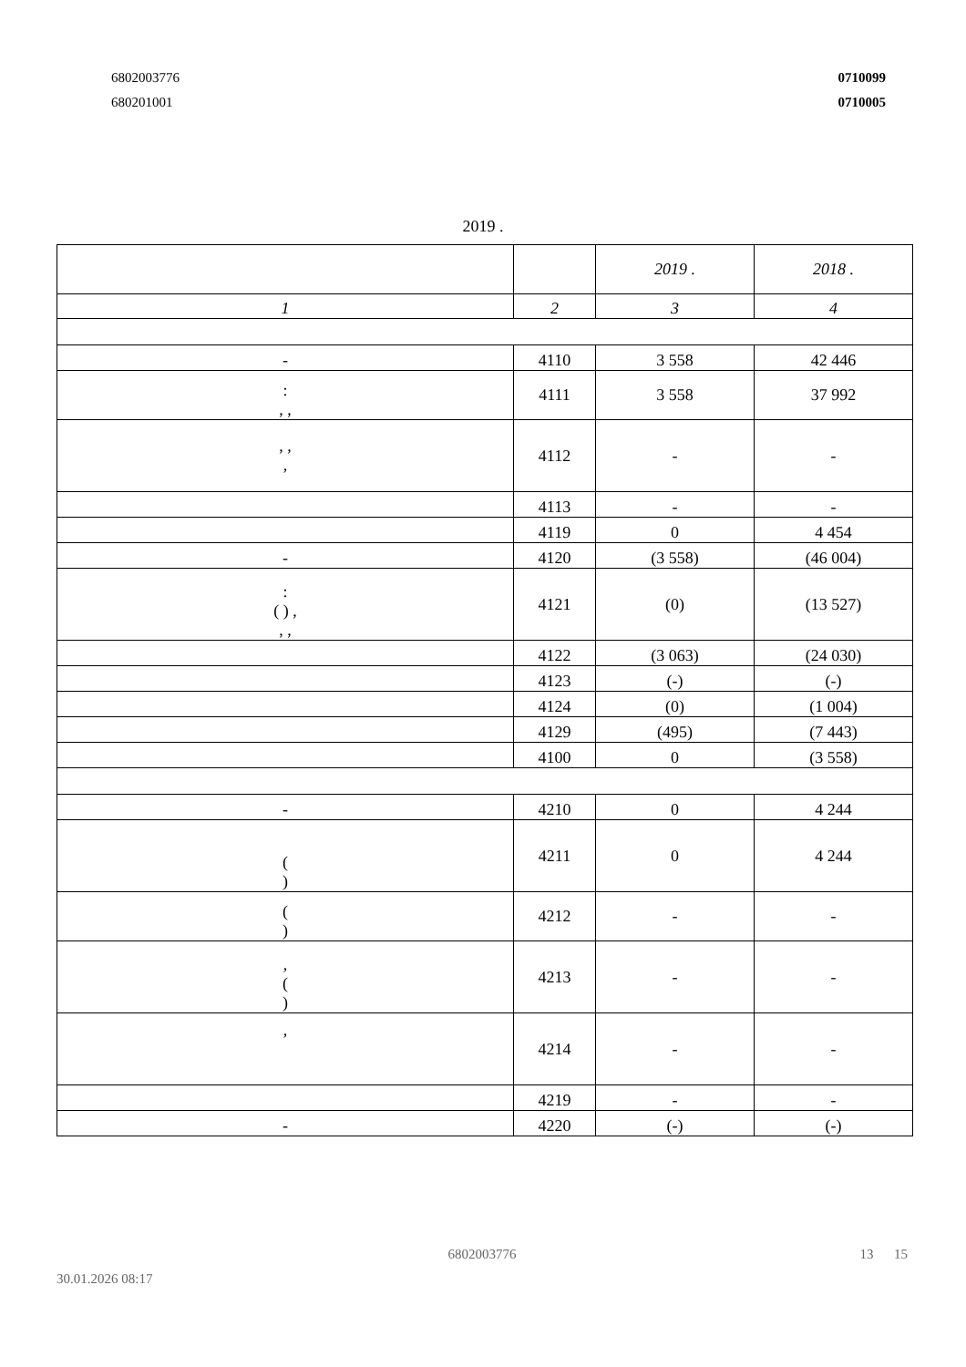0710099
0710005
6802003776
680201001
2019 .
| | | 2019 . | 2018 . |
| --- | --- | --- | --- |
| 1 | 2 | 3 | 4 |
| - | 4110 | 3 558 | 42 446 |
| : , , | 4111 | 3 558 | 37 992 |
| , , , | 4112 | - | - |
| | 4113 | - | - |
| | 4119 | 0 | 4 454 |
| - | 4120 | (3 558) | (46 004) |
| : ( ) , , , | 4121 | (0) | (13 527) |
| | 4122 | (3 063) | (24 030) |
| | 4123 | (-) | (-) |
| | 4124 | (0) | (1 004) |
| | 4129 | (495) | (7 443) |
| | 4100 | 0 | (3 558) |
| - | 4210 | 0 | 4 244 |
| ( ) | 4211 | 0 | 4 244 |
| ( ) | 4212 | - | - |
| , ( ) | 4213 | - | - |
| , | 4214 | - | - |
| | 4219 | - | - |
| - | 4220 | (-) | (-) |
6802003776 13 15
30.01.2026 08:17